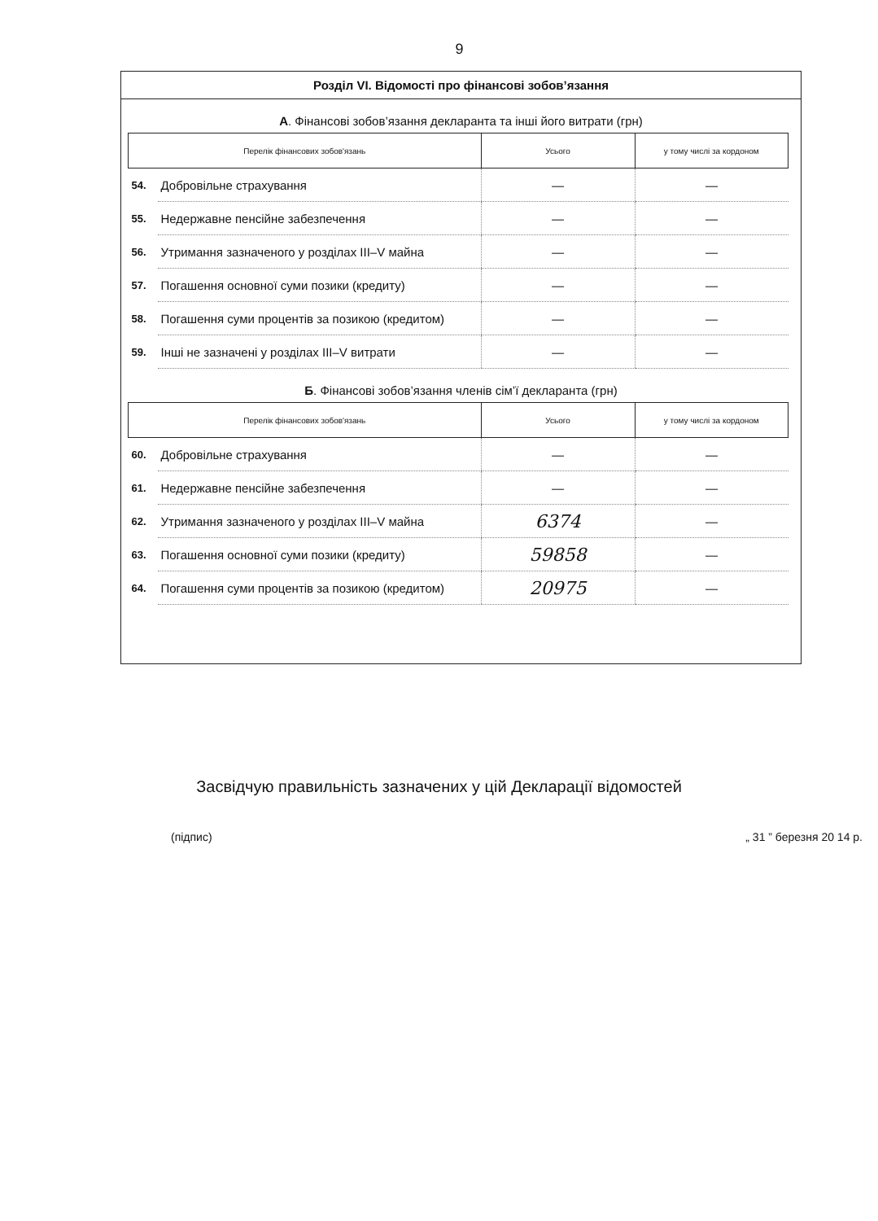9
Розділ VI. Відомості про фінансові зобов’язання
А. Фінансові зобов’язання декларанта та інші його витрати (грн)
| Перелік фінансових зобов'язань | | Усього | у тому числі за кордоном |
| --- | --- | --- | --- |
| 54. | Добровільне страхування | — | — |
| 55. | Недержавне пенсійне забезпечення | — | — |
| 56. | Утримання зазначеного у розділах III–V майна | — | — |
| 57. | Погашення основної суми позики (кредиту) | — | — |
| 58. | Погашення суми процентів за позикою (кредитом) | — | — |
| 59. | Інші не зазначені у розділах III–V витрати | — | — |
Б. Фінансові зобов’язання членів сім’ї декларанта (грн)
| Перелік фінансових зобов'язань | | Усього | у тому числі за кордоном |
| --- | --- | --- | --- |
| 60. | Добровільне страхування | — | — |
| 61. | Недержавне пенсійне забезпечення | — | — |
| 62. | Утримання зазначеного у розділах III–V майна | 6374 | — |
| 63. | Погашення основної суми позики (кредиту) | 59858 | — |
| 64. | Погашення суми процентів за позикою (кредитом) | 20975 | — |
Засвідчую правильність зазначених у цій Декларації відомостей
(підпис) „ 31 ” березня 20 14 р.